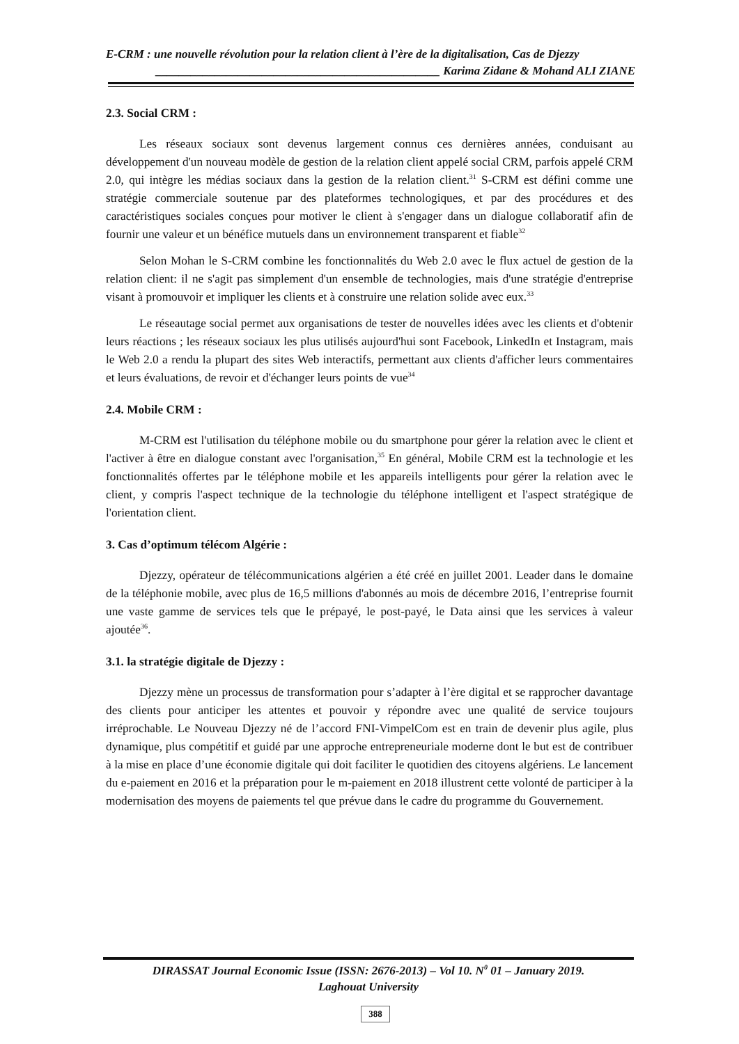E-CRM : une nouvelle révolution pour la relation client à l’ère de la digitalisation, Cas de Djezzy
________________________________________________ Karima Zidane & Mohand ALI ZIANE
2.3. Social CRM :
Les réseaux sociaux sont devenus largement connus ces dernières années, conduisant au développement d'un nouveau modèle de gestion de la relation client appelé social CRM, parfois appelé CRM 2.0, qui intègre les médias sociaux dans la gestion de la relation client.<sup>31</sup> S-CRM est défini comme une stratégie commerciale soutenue par des plateformes technologiques, et par des procédures et des caractéristiques sociales conçues pour motiver le client à s'engager dans un dialogue collaboratif afin de fournir une valeur et un bénéfice mutuels dans un environnement transparent et fiable<sup>32</sup>
Selon Mohan le S-CRM combine les fonctionnalités du Web 2.0 avec le flux actuel de gestion de la relation client: il ne s'agit pas simplement d'un ensemble de technologies, mais d'une stratégie d'entreprise visant à promouvoir et impliquer les clients et à construire une relation solide avec eux.<sup>33</sup>
Le réseautage social permet aux organisations de tester de nouvelles idées avec les clients et d'obtenir leurs réactions ; les réseaux sociaux les plus utilisés aujourd'hui sont Facebook, LinkedIn et Instagram, mais le Web 2.0 a rendu la plupart des sites Web interactifs, permettant aux clients d'afficher leurs commentaires et leurs évaluations, de revoir et d'échanger leurs points de vue<sup>34</sup>
2.4. Mobile CRM :
M-CRM est l'utilisation du téléphone mobile ou du smartphone pour gérer la relation avec le client et l'activer à être en dialogue constant avec l'organisation,<sup>35</sup> En général, Mobile CRM est la technologie et les fonctionnalités offertes par le téléphone mobile et les appareils intelligents pour gérer la relation avec le client, y compris l'aspect technique de la technologie du téléphone intelligent et l'aspect stratégique de l'orientation client.
3. Cas d’optimum télécom Algérie :
Djezzy, opérateur de télécommunications algérien a été créé en juillet 2001. Leader dans le domaine de la téléphonie mobile, avec plus de 16,5 millions d'abonnés au mois de décembre 2016, l’entreprise fournit une vaste gamme de services tels que le prépayé, le post-payé, le Data ainsi que les services à valeur ajoutée<sup>36</sup>.
3.1. la stratégie digitale de Djezzy :
Djezzy mène un processus de transformation pour s’adapter à l’ère digital et se rapprocher davantage des clients pour anticiper les attentes et pouvoir y répondre avec une qualité de service toujours irréprochable. Le Nouveau Djezzy né de l’accord FNI-VimpelCom est en train de devenir plus agile, plus dynamique, plus compétitif et guidé par une approche entrepreneuriale moderne dont le but est de contribuer à la mise en place d’une économie digitale qui doit faciliter le quotidien des citoyens algériens. Le lancement du e-paiement en 2016 et la préparation pour le m-paiement en 2018 illustrent cette volonté de participer à la modernisation des moyens de paiements tel que prévue dans le cadre du programme du Gouvernement.
DIRASSAT Journal Economic Issue (ISSN: 2676-2013) – Vol 10. N<sup>0</sup> 01 – January 2019.
Laghouat University
388